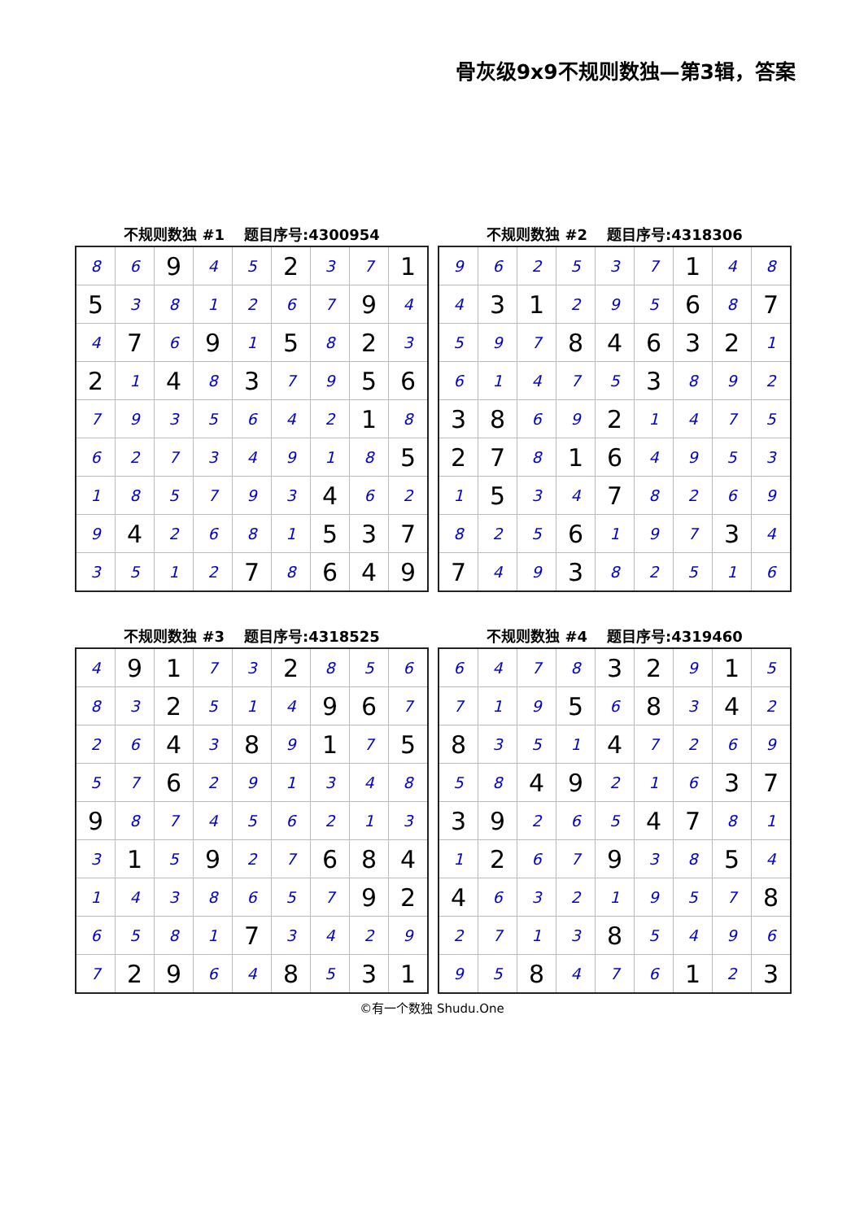骨灰级9x9不规则数独—第3辑，答案
不规则数独 #1 题目序号:4300954
| 8 | 6 | 9 | 4 | 5 | 2 | 3 | 7 | 1 |
| 5 | 3 | 8 | 1 | 2 | 6 | 7 | 9 | 4 |
| 4 | 7 | 6 | 9 | 1 | 5 | 8 | 2 | 3 |
| 2 | 1 | 4 | 8 | 3 | 7 | 9 | 5 | 6 |
| 7 | 9 | 3 | 5 | 6 | 4 | 2 | 1 | 8 |
| 6 | 2 | 7 | 3 | 4 | 9 | 1 | 8 | 5 |
| 1 | 8 | 5 | 7 | 9 | 3 | 4 | 6 | 2 |
| 9 | 4 | 2 | 6 | 8 | 1 | 5 | 3 | 7 |
| 3 | 5 | 1 | 2 | 7 | 8 | 6 | 4 | 9 |
不规则数独 #2 题目序号:4318306
| 9 | 6 | 2 | 5 | 3 | 7 | 1 | 4 | 8 |
| 4 | 3 | 1 | 2 | 9 | 5 | 6 | 8 | 7 |
| 5 | 9 | 7 | 8 | 4 | 6 | 3 | 2 | 1 |
| 6 | 1 | 4 | 7 | 5 | 3 | 8 | 9 | 2 |
| 3 | 8 | 6 | 9 | 2 | 1 | 4 | 7 | 5 |
| 2 | 7 | 8 | 1 | 6 | 4 | 9 | 5 | 3 |
| 1 | 5 | 3 | 4 | 7 | 8 | 2 | 6 | 9 |
| 8 | 2 | 5 | 6 | 1 | 9 | 7 | 3 | 4 |
| 7 | 4 | 9 | 3 | 8 | 2 | 5 | 1 | 6 |
不规则数独 #3 题目序号:4318525
| 4 | 9 | 1 | 7 | 3 | 2 | 8 | 5 | 6 |
| 8 | 3 | 2 | 5 | 1 | 4 | 9 | 6 | 7 |
| 2 | 6 | 4 | 3 | 8 | 9 | 1 | 7 | 5 |
| 5 | 7 | 6 | 2 | 9 | 1 | 3 | 4 | 8 |
| 9 | 8 | 7 | 4 | 5 | 6 | 2 | 1 | 3 |
| 3 | 1 | 5 | 9 | 2 | 7 | 6 | 8 | 4 |
| 1 | 4 | 3 | 8 | 6 | 5 | 7 | 9 | 2 |
| 6 | 5 | 8 | 1 | 7 | 3 | 4 | 2 | 9 |
| 7 | 2 | 9 | 6 | 4 | 8 | 5 | 3 | 1 |
不规则数独 #4 题目序号:4319460
| 6 | 4 | 7 | 8 | 3 | 2 | 9 | 1 | 5 |
| 7 | 1 | 9 | 5 | 6 | 8 | 3 | 4 | 2 |
| 8 | 3 | 5 | 1 | 4 | 7 | 2 | 6 | 9 |
| 5 | 8 | 4 | 9 | 2 | 1 | 6 | 3 | 7 |
| 3 | 9 | 2 | 6 | 5 | 4 | 7 | 8 | 1 |
| 1 | 2 | 6 | 7 | 9 | 3 | 8 | 5 | 4 |
| 4 | 6 | 3 | 2 | 1 | 9 | 5 | 7 | 8 |
| 2 | 7 | 1 | 3 | 8 | 5 | 4 | 9 | 6 |
| 9 | 5 | 8 | 4 | 7 | 6 | 1 | 2 | 3 |
©有一个数独 Shudu.One